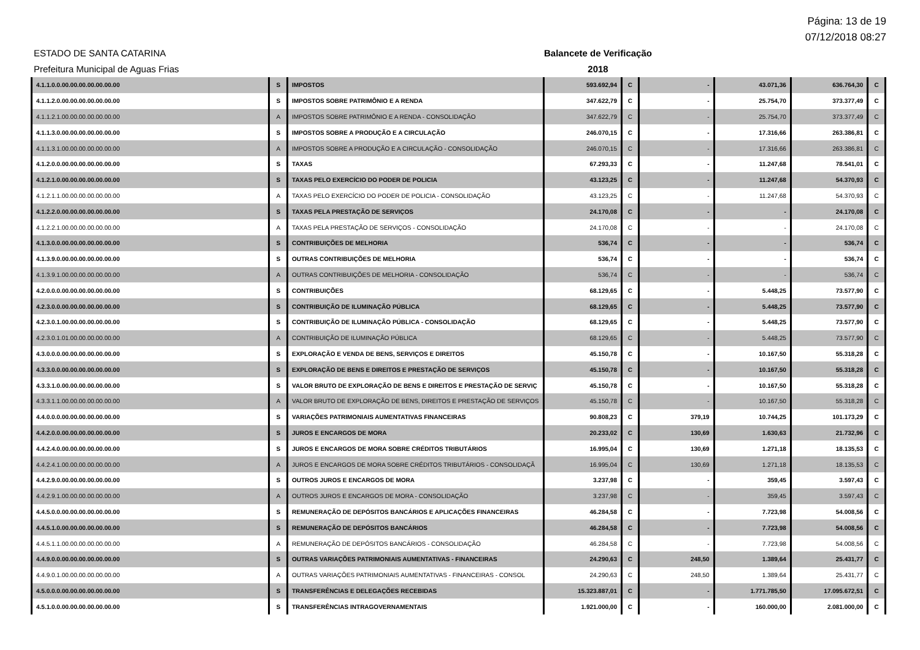Página: 13 de 19
07/12/2018 08:27
ESTADO DE SANTA CATARINA
Prefeitura Municipal de Aguas Frias
Balancete de Verificação
2018
| 4.1.1.0.0.00.00.00.00.00.00.00 | S | IMPOSTOS | 593.692,94 | C | - | 43.071,36 | 636.764,30 | C |
| 4.1.1.2.0.00.00.00.00.00.00.00 | S | IMPOSTOS SOBRE PATRIMÔNIO E A RENDA | 347.622,79 | C | - | 25.754,70 | 373.377,49 | C |
| 4.1.1.2.1.00.00.00.00.00.00.00 | A | IMPOSTOS SOBRE PATRIMÔNIO E A RENDA - CONSOLIDAÇÃO | 347.622,79 | C | - | 25.754,70 | 373.377,49 | C |
| 4.1.1.3.0.00.00.00.00.00.00.00 | S | IMPOSTOS SOBRE A PRODUÇÃO E A CIRCULAÇÃO | 246.070,15 | C | - | 17.316,66 | 263.386,81 | C |
| 4.1.1.3.1.00.00.00.00.00.00.00 | A | IMPOSTOS SOBRE A PRODUÇÃO E A CIRCULAÇÃO - CONSOLIDAÇÃO | 246.070,15 | C | - | 17.316,66 | 263.386,81 | C |
| 4.1.2.0.0.00.00.00.00.00.00.00 | S | TAXAS | 67.293,33 | C | - | 11.247,68 | 78.541,01 | C |
| 4.1.2.1.0.00.00.00.00.00.00.00 | S | TAXAS PELO EXERCÍCIO DO PODER DE POLICIA | 43.123,25 | C | - | 11.247,68 | 54.370,93 | C |
| 4.1.2.1.1.00.00.00.00.00.00.00 | A | TAXAS PELO EXERCÍCIO DO PODER DE POLICIA - CONSOLIDAÇÃO | 43.123,25 | C | - | 11.247,68 | 54.370,93 | C |
| 4.1.2.2.0.00.00.00.00.00.00.00 | S | TAXAS PELA PRESTAÇÃO DE SERVIÇOS | 24.170,08 | C | - | - | 24.170,08 | C |
| 4.1.2.2.1.00.00.00.00.00.00.00 | A | TAXAS PELA PRESTAÇÃO DE SERVIÇOS - CONSOLIDAÇÃO | 24.170,08 | C | - | - | 24.170,08 | C |
| 4.1.3.0.0.00.00.00.00.00.00.00 | S | CONTRIBUIÇÕES DE MELHORIA | 536,74 | C | - | - | 536,74 | C |
| 4.1.3.9.0.00.00.00.00.00.00.00 | S | OUTRAS CONTRIBUIÇÕES DE MELHORIA | 536,74 | C | - | - | 536,74 | C |
| 4.1.3.9.1.00.00.00.00.00.00.00 | A | OUTRAS CONTRIBUIÇÕES DE MELHORIA - CONSOLIDAÇÃO | 536,74 | C | - | - | 536,74 | C |
| 4.2.0.0.0.00.00.00.00.00.00.00 | S | CONTRIBUIÇÕES | 68.129,65 | C | - | 5.448,25 | 73.577,90 | C |
| 4.2.3.0.0.00.00.00.00.00.00.00 | S | CONTRIBUIÇÃO DE ILUMINAÇÃO PÚBLICA | 68.129,65 | C | - | 5.448,25 | 73.577,90 | C |
| 4.2.3.0.1.00.00.00.00.00.00.00 | S | CONTRIBUIÇÃO DE ILUMINAÇÃO PÚBLICA - CONSOLIDAÇÃO | 68.129,65 | C | - | 5.448,25 | 73.577,90 | C |
| 4.2.3.0.1.01.00.00.00.00.00.00 | A | CONTRIBUIÇÃO DE ILUMINAÇÃO PÚBLICA | 68.129,65 | C | - | 5.448,25 | 73.577,90 | C |
| 4.3.0.0.0.00.00.00.00.00.00.00 | S | EXPLORAÇÃO E VENDA DE BENS, SERVIÇOS E DIREITOS | 45.150,78 | C | - | 10.167,50 | 55.318,28 | C |
| 4.3.3.0.0.00.00.00.00.00.00.00 | S | EXPLORAÇÃO DE BENS E DIREITOS E PRESTAÇÃO DE SERVIÇOS | 45.150,78 | C | - | 10.167,50 | 55.318,28 | C |
| 4.3.3.1.0.00.00.00.00.00.00.00 | S | VALOR BRUTO DE EXPLORAÇÃO DE BENS E DIREITOS E PRESTAÇÃO DE SERVIÇ | 45.150,78 | C | - | 10.167,50 | 55.318,28 | C |
| 4.3.3.1.1.00.00.00.00.00.00.00 | A | VALOR BRUTO DE EXPLORAÇÃO DE BENS, DIREITOS E PRESTAÇÃO DE SERVIÇOS | 45.150,78 | C | - | 10.167,50 | 55.318,28 | C |
| 4.4.0.0.0.00.00.00.00.00.00.00 | S | VARIAÇÕES PATRIMONIAIS AUMENTATIVAS FINANCEIRAS | 90.808,23 | C | 379,19 | 10.744,25 | 101.173,29 | C |
| 4.4.2.0.0.00.00.00.00.00.00.00 | S | JUROS E ENCARGOS DE MORA | 20.233,02 | C | 130,69 | 1.630,63 | 21.732,96 | C |
| 4.4.2.4.0.00.00.00.00.00.00.00 | S | JUROS E ENCARGOS DE MORA SOBRE CRÉDITOS TRIBUTÁRIOS | 16.995,04 | C | 130,69 | 1.271,18 | 18.135,53 | C |
| 4.4.2.4.1.00.00.00.00.00.00.00 | A | JUROS E ENCARGOS DE MORA SOBRE CRÉDITOS TRIBUTÁRIOS - CONSOLIDAÇÃ | 16.995,04 | C | 130,69 | 1.271,18 | 18.135,53 | C |
| 4.4.2.9.0.00.00.00.00.00.00.00 | S | OUTROS JUROS E ENCARGOS DE MORA | 3.237,98 | C | - | 359,45 | 3.597,43 | C |
| 4.4.2.9.1.00.00.00.00.00.00.00 | A | OUTROS JUROS E ENCARGOS DE MORA - CONSOLIDAÇÃO | 3.237,98 | C | - | 359,45 | 3.597,43 | C |
| 4.4.5.0.0.00.00.00.00.00.00.00 | S | REMUNERAÇÃO DE DEPÓSITOS BANCÁRIOS E APLICAÇÕES FINANCEIRAS | 46.284,58 | C | - | 7.723,98 | 54.008,56 | C |
| 4.4.5.1.0.00.00.00.00.00.00.00 | S | REMUNERAÇÃO DE DEPÓSITOS BANCÁRIOS | 46.284,58 | C | - | 7.723,98 | 54.008,56 | C |
| 4.4.5.1.1.00.00.00.00.00.00.00 | A | REMUNERAÇÃO DE DEPÓSITOS BANCÁRIOS - CONSOLIDAÇÃO | 46.284,58 | C | - | 7.723,98 | 54.008,56 | C |
| 4.4.9.0.0.00.00.00.00.00.00.00 | S | OUTRAS VARIAÇÕES PATRIMONIAIS AUMENTATIVAS - FINANCEIRAS | 24.290,63 | C | 248,50 | 1.389,64 | 25.431,77 | C |
| 4.4.9.0.1.00.00.00.00.00.00.00 | A | OUTRAS VARIAÇÕES PATRIMONIAIS AUMENTATIVAS - FINANCEIRAS - CONSOL | 24.290,63 | C | 248,50 | 1.389,64 | 25.431,77 | C |
| 4.5.0.0.0.00.00.00.00.00.00.00 | S | TRANSFERÊNCIAS E DELEGAÇÕES RECEBIDAS | 15.323.887,01 | C | - | 1.771.785,50 | 17.095.672,51 | C |
| 4.5.1.0.0.00.00.00.00.00.00.00 | S | TRANSFERÊNCIAS INTRAGOVERNAMENTAIS | 1.921.000,00 | C | - | 160.000,00 | 2.081.000,00 | C |